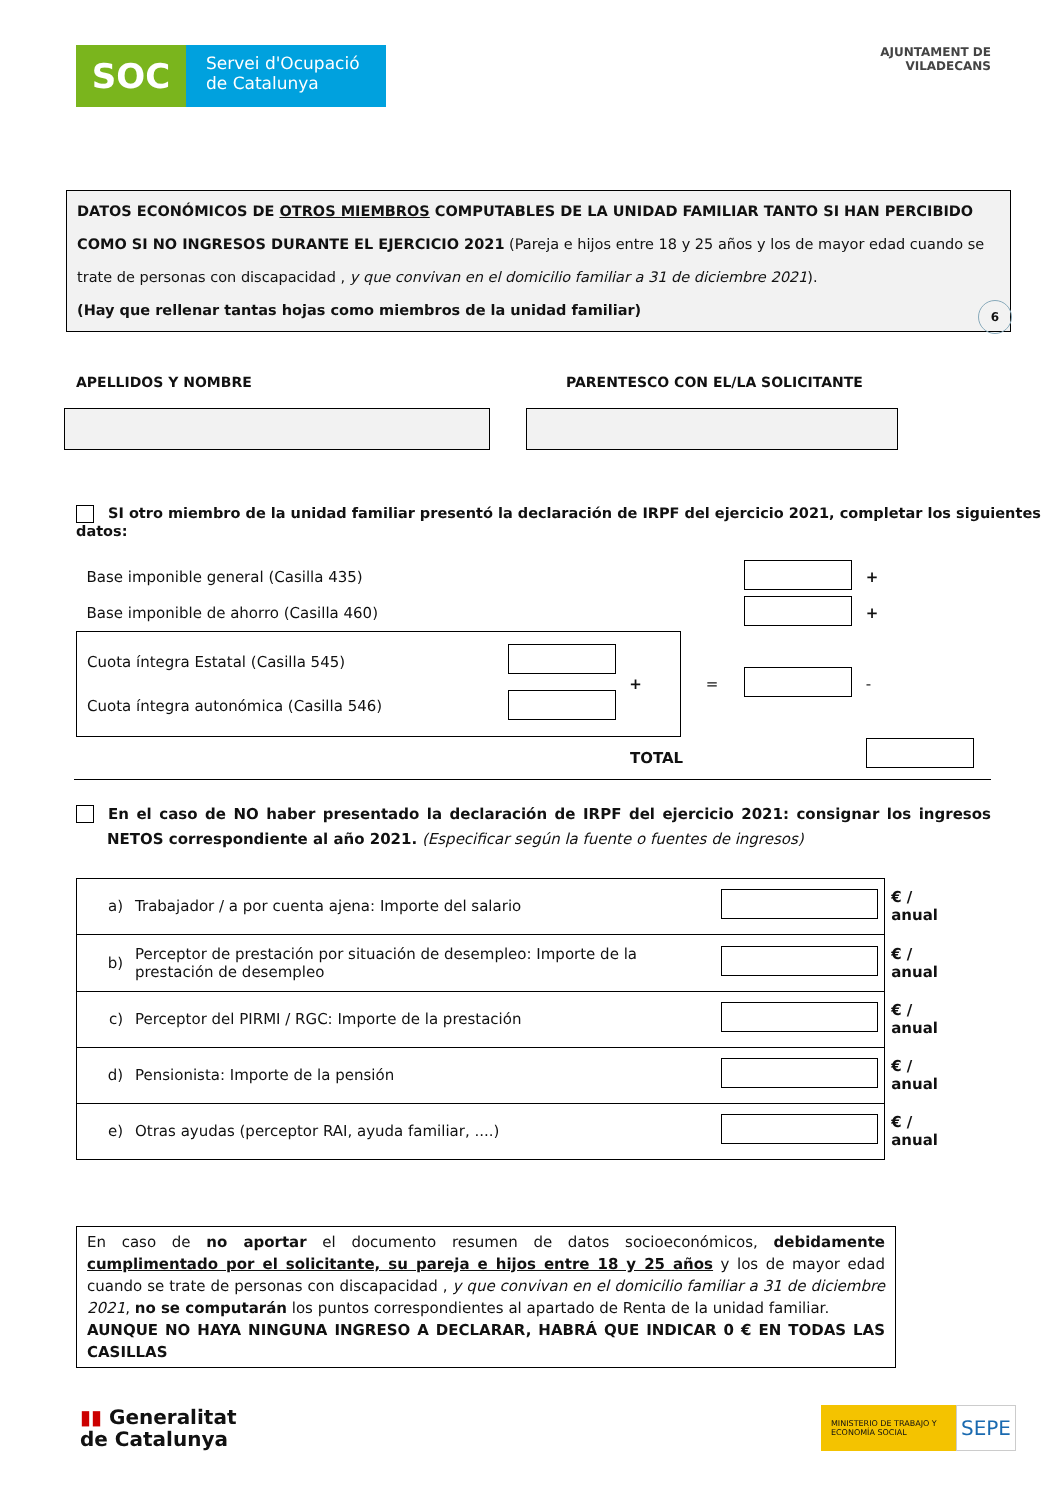SOC
Servei d'Ocupació
de Catalunya
AJUNTAMENT DE
VILADECANS
DATOS ECONÓMICOS DE OTROS MIEMBROS COMPUTABLES DE LA UNIDAD FAMILIAR TANTO SI HAN PERCIBIDO COMO SI NO INGRESOS DURANTE EL EJERCICIO 2021 (Pareja e hijos entre 18 y 25 años y los de mayor edad cuando se trate de personas con discapacidad , y que convivan en el domicilio familiar a 31 de diciembre 2021).
(Hay que rellenar tantas hojas como miembros de la unidad familiar)
6
APELLIDOS Y NOMBRE PARENTESCO CON EL/LA SOLICITANTE
SI otro miembro de la unidad familiar presentó la declaración de IRPF del ejercicio 2021, completar los siguientes datos:
| Base imponible general (Casilla 435) | | | | | + |
| Base imponible de ahorro (Casilla 460) | | | | | + |
| Cuota íntegra Estatal (Casilla 545) Cuota íntegra autonómica (Casilla 546) | | + | = | | - |
| TOTAL | | | | | |
En el caso de NO haber presentado la declaración de IRPF del ejercicio 2021: consignar los ingresos NETOS correspondiente al año 2021. (Especificar según la fuente o fuentes de ingresos)
| a) | Trabajador / a por cuenta ajena: Importe del salario | | € / anual |
| b) | Perceptor de prestación por situación de desempleo: Importe de la prestación de desempleo | | € / anual |
| c) | Perceptor del PIRMI / RGC: Importe de la prestación | | € / anual |
| d) | Pensionista: Importe de la pensión | | € / anual |
| e) | Otras ayudas (perceptor RAI, ayuda familiar, ....) | | € / anual |
En caso de no aportar el documento resumen de datos socioeconómicos, debidamente cumplimentado por el solicitante, su pareja e hijos entre 18 y 25 años y los de mayor edad cuando se trate de personas con discapacidad , y que convivan en el domicilio familiar a 31 de diciembre 2021, no se computarán los puntos correspondientes al apartado de Renta de la unidad familiar.
AUNQUE NO HAYA NINGUNA INGRESO A DECLARAR, HABRÁ QUE INDICAR 0 € EN TODAS LAS CASILLAS
▮▮ Generalitat
de Catalunya
MINISTERIO DE TRABAJO Y ECONOMÍA SOCIAL
SEPE